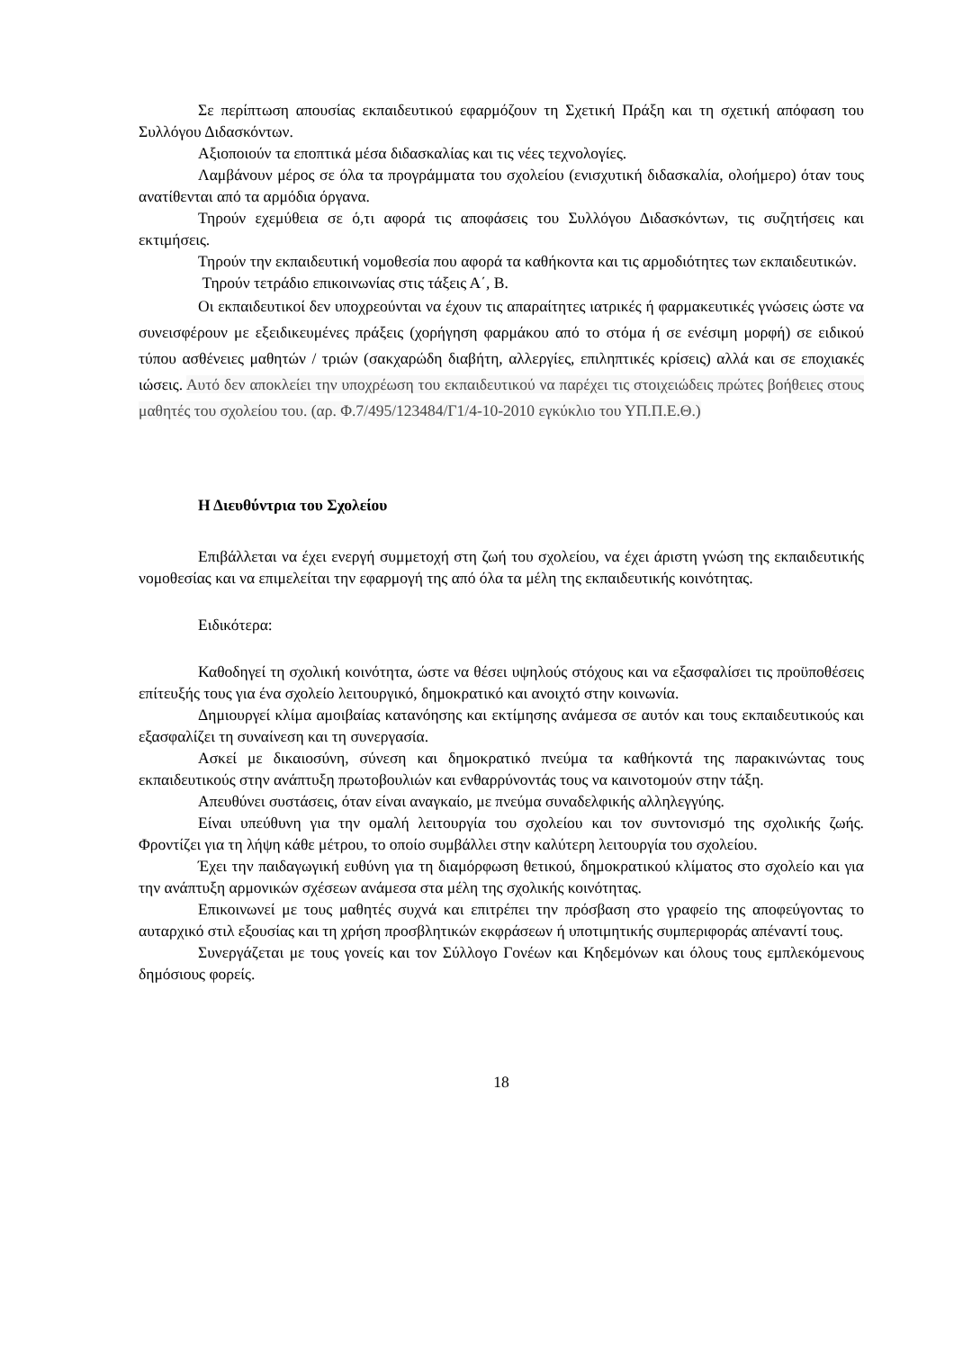Σε περίπτωση απουσίας εκπαιδευτικού εφαρμόζουν τη Σχετική Πράξη και τη σχετική απόφαση του Συλλόγου Διδασκόντων.
Αξιοποιούν τα εποπτικά μέσα διδασκαλίας και τις νέες τεχνολογίες.
Λαμβάνουν μέρος σε όλα τα προγράμματα του σχολείου (ενισχυτική διδασκαλία, ολοήμερο) όταν τους ανατίθενται από τα αρμόδια όργανα.
Τηρούν εχεμύθεια σε ό,τι αφορά τις αποφάσεις του Συλλόγου Διδασκόντων, τις συζητήσεις και εκτιμήσεις.
Τηρούν την εκπαιδευτική νομοθεσία που αφορά τα καθήκοντα και τις αρμοδιότητες των εκπαιδευτικών.
Τηρούν τετράδιο επικοινωνίας στις τάξεις Α΄, Β.
Οι εκπαιδευτικοί δεν υποχρεούνται να έχουν τις απαραίτητες ιατρικές ή φαρμακευτικές γνώσεις ώστε να συνεισφέρουν με εξειδικευμένες πράξεις (χορήγηση φαρμάκου από το στόμα ή σε ενέσιμη μορφή) σε ειδικού τύπου ασθένειες μαθητών / τριών (σακχαρώδη διαβήτη, αλλεργίες, επιληπτικές κρίσεις) αλλά και σε εποχιακές ιώσεις. Αυτό δεν αποκλείει την υποχρέωση του εκπαιδευτικού να παρέχει τις στοιχειώδεις πρώτες βοήθειες στους μαθητές του σχολείου του. (αρ. Φ.7/495/123484/Γ1/4-10-2010 εγκύκλιο του ΥΠ.Π.Ε.Θ.)
Η Διευθύντρια του Σχολείου
Επιβάλλεται να έχει ενεργή συμμετοχή στη ζωή του σχολείου, να έχει άριστη γνώση της εκπαιδευτικής νομοθεσίας και να επιμελείται την εφαρμογή της από όλα τα μέλη της εκπαιδευτικής κοινότητας.
Ειδικότερα:
Καθοδηγεί τη σχολική κοινότητα, ώστε να θέσει υψηλούς στόχους και να εξασφαλίσει τις προϋποθέσεις επίτευξής τους για ένα σχολείο λειτουργικό, δημοκρατικό και ανοιχτό στην κοινωνία.
Δημιουργεί κλίμα αμοιβαίας κατανόησης και εκτίμησης ανάμεσα σε αυτόν και τους εκπαιδευτικούς και εξασφαλίζει τη συναίνεση και τη συνεργασία.
Ασκεί με δικαιοσύνη, σύνεση και δημοκρατικό πνεύμα τα καθήκοντά της παρακινώντας τους εκπαιδευτικούς στην ανάπτυξη πρωτοβουλιών και ενθαρρύνοντάς τους να καινοτομούν στην τάξη.
Απευθύνει συστάσεις, όταν είναι αναγκαίο, με πνεύμα συναδελφικής αλληλεγγύης.
Είναι υπεύθυνη για την ομαλή λειτουργία του σχολείου και τον συντονισμό της σχολικής ζωής. Φροντίζει για τη λήψη κάθε μέτρου, το οποίο συμβάλλει στην καλύτερη λειτουργία του σχολείου.
Έχει την παιδαγωγική ευθύνη για τη διαμόρφωση θετικού, δημοκρατικού κλίματος στο σχολείο και για την ανάπτυξη αρμονικών σχέσεων ανάμεσα στα μέλη της σχολικής κοινότητας.
Επικοινωνεί με τους μαθητές συχνά και επιτρέπει την πρόσβαση στο γραφείο της αποφεύγοντας το αυταρχικό στιλ εξουσίας και τη χρήση προσβλητικών εκφράσεων ή υποτιμητικής συμπεριφοράς απέναντί τους.
Συνεργάζεται με τους γονείς και τον Σύλλογο Γονέων και Κηδεμόνων και όλους τους εμπλεκόμενους δημόσιους φορείς.
18